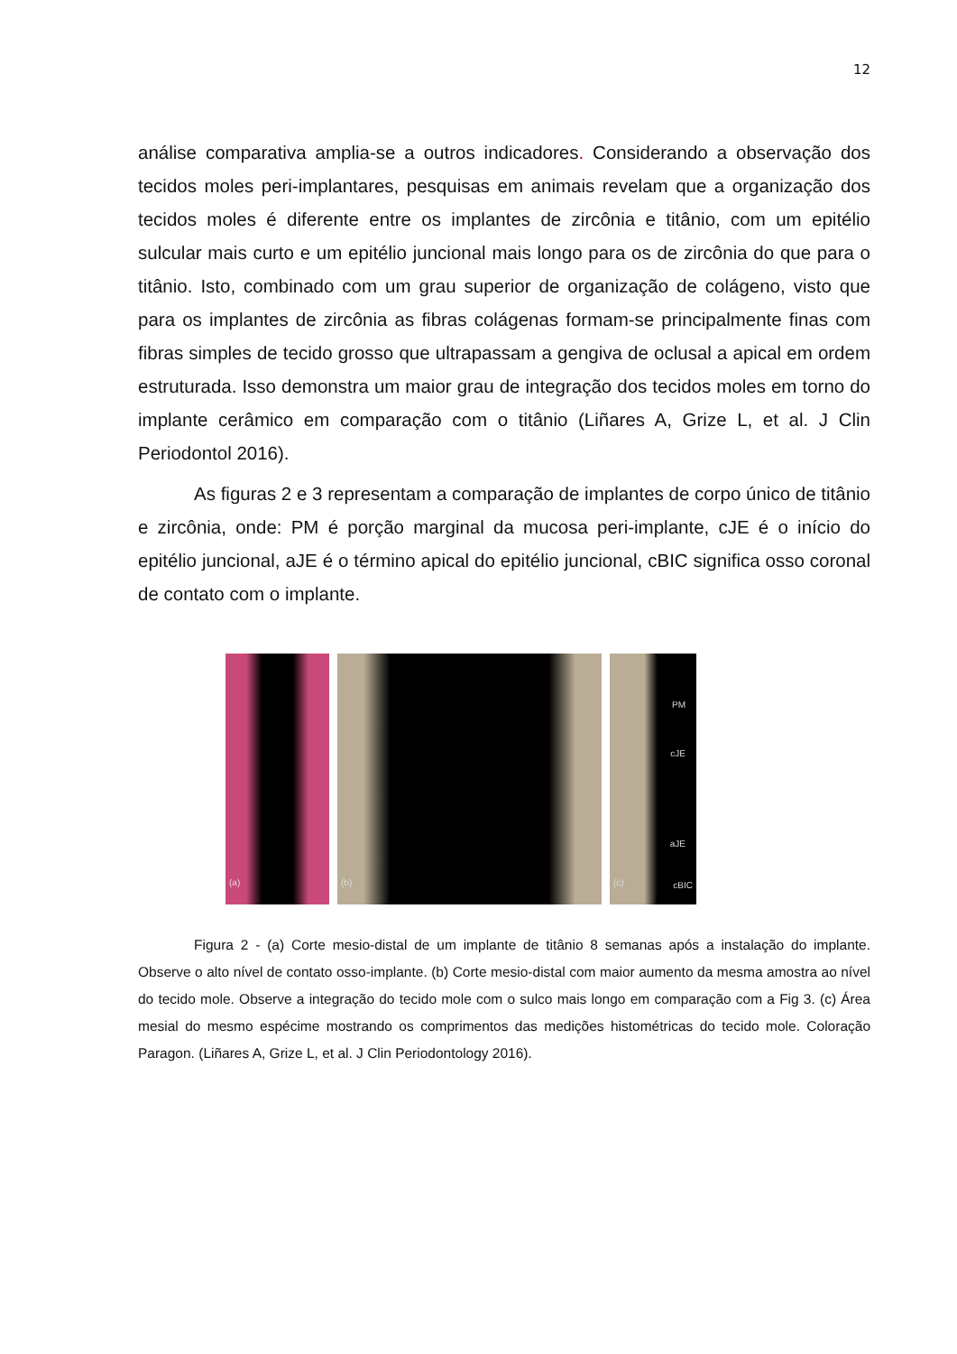12
análise comparativa amplia-se a outros indicadores. Considerando a observação dos tecidos moles peri-implantares, pesquisas em animais revelam que a organização dos tecidos moles é diferente entre os implantes de zircônia e titânio, com um epitélio sulcular mais curto e um epitélio juncional mais longo para os de zircônia do que para o titânio. Isto, combinado com um grau superior de organização de colágeno, visto que para os implantes de zircônia as fibras colágenas formam-se principalmente finas com fibras simples de tecido grosso que ultrapassam a gengiva de oclusal a apical em ordem estruturada. Isso demonstra um maior grau de integração dos tecidos moles em torno do implante cerâmico em comparação com o titânio (Liñares A, Grize L, et al. J Clin Periodontol 2016).
As figuras 2 e 3 representam a comparação de implantes de corpo único de titânio e zircônia, onde: PM é porção marginal da mucosa peri-implante, cJE é o início do epitélio juncional, aJE é o término apical do epitélio juncional, cBIC significa osso coronal de contato com o implante.
(a)
(b)
PM
cJE
aJE
cBIC
(c)
Figura 2 - (a) Corte mesio-distal de um implante de titânio 8 semanas após a instalação do implante. Observe o alto nível de contato osso-implante. (b) Corte mesio-distal com maior aumento da mesma amostra ao nível do tecido mole. Observe a integração do tecido mole com o sulco mais longo em comparação com a Fig 3. (c) Área mesial do mesmo espécime mostrando os comprimentos das medições histométricas do tecido mole. Coloração Paragon. (Liñares A, Grize L, et al. J Clin Periodontology 2016).